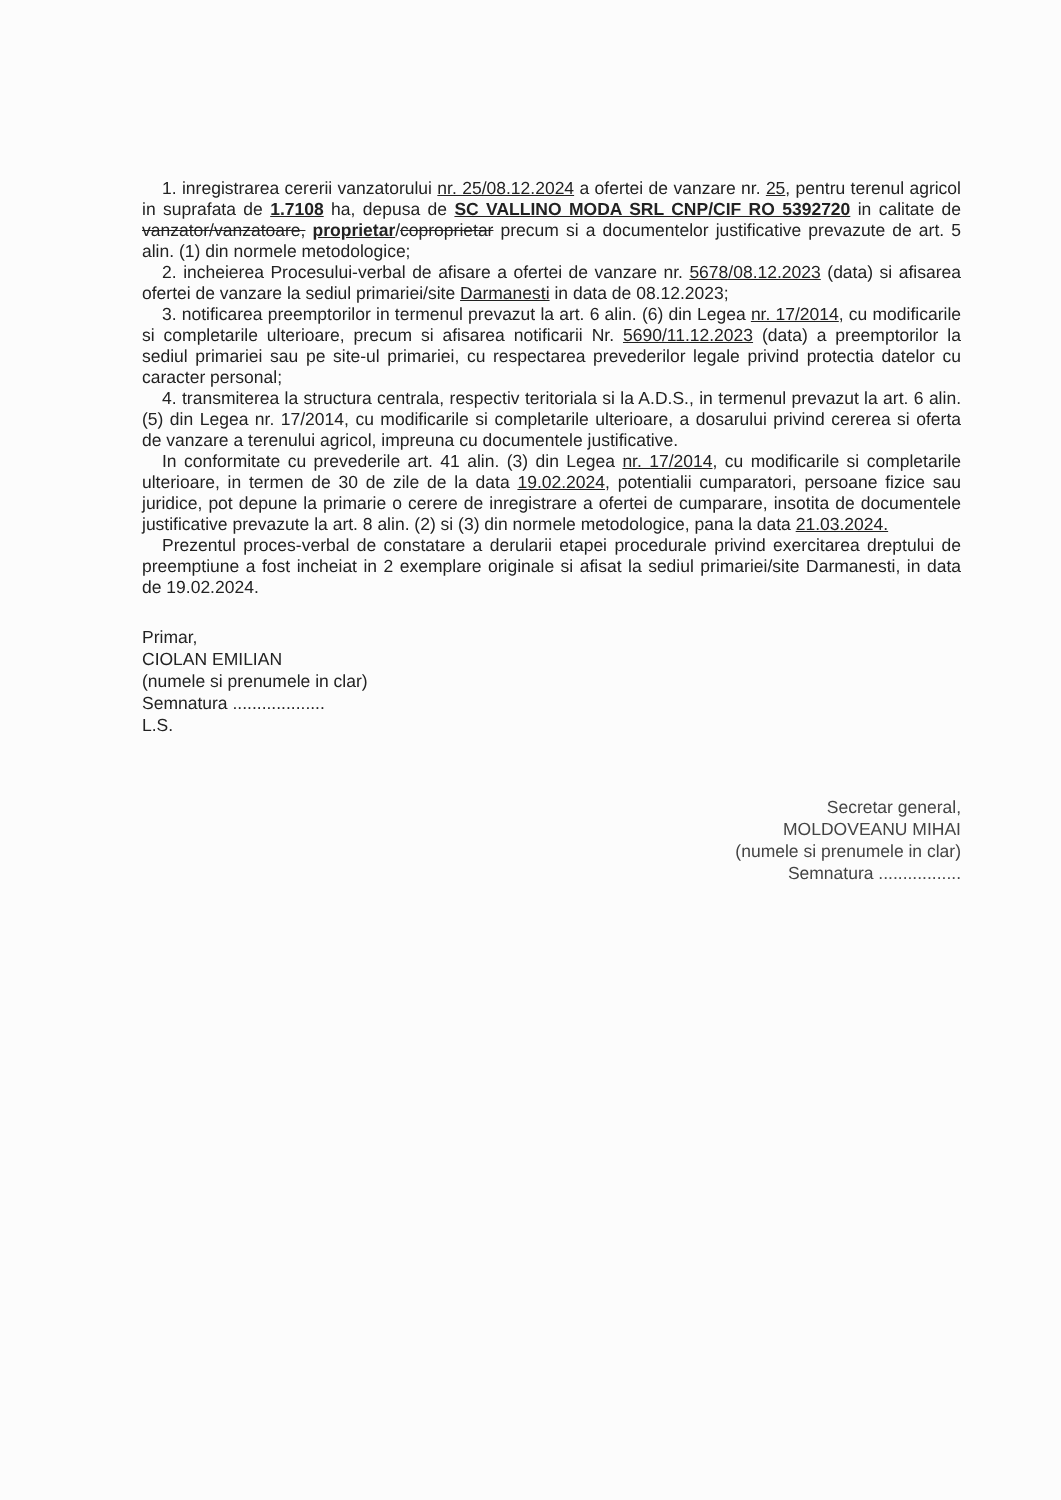1. inregistrarea cererii vanzatorului nr. 25/08.12.2024 a ofertei de vanzare nr. 25, pentru terenul agricol in suprafata de 1.7108 ha, depusa de SC VALLINO MODA SRL CNP/CIF RO 5392720 in calitate de vanzator/vanzatoare, proprietar/coproprietar precum si a documentelor justificative prevazute de art. 5 alin. (1) din normele metodologice;
2. incheierea Procesului-verbal de afisare a ofertei de vanzare nr. 5678/08.12.2023 (data) si afisarea ofertei de vanzare la sediul primariei/site Darmanesti in data de 08.12.2023;
3. notificarea preemptorilor in termenul prevazut la art. 6 alin. (6) din Legea nr. 17/2014, cu modificarile si completarile ulterioare, precum si afisarea notificarii Nr. 5690/11.12.2023 (data) a preemptorilor la sediul primariei sau pe site-ul primariei, cu respectarea prevederilor legale privind protectia datelor cu caracter personal;
4. transmiterea la structura centrala, respectiv teritoriala si la A.D.S., in termenul prevazut la art. 6 alin. (5) din Legea nr. 17/2014, cu modificarile si completarile ulterioare, a dosarului privind cererea si oferta de vanzare a terenului agricol, impreuna cu documentele justificative.
In conformitate cu prevederile art. 41 alin. (3) din Legea nr. 17/2014, cu modificarile si completarile ulterioare, in termen de 30 de zile de la data 19.02.2024, potentialii cumparatori, persoane fizice sau juridice, pot depune la primarie o cerere de inregistrare a ofertei de cumparare, insotita de documentele justificative prevazute la art. 8 alin. (2) si (3) din normele metodologice, pana la data 21.03.2024.
Prezentul proces-verbal de constatare a derularii etapei procedurale privind exercitarea dreptului de preemptiune a fost incheiat in 2 exemplare originale si afisat la sediul primariei/site Darmanesti, in data de 19.02.2024.
Primar,
CIOLAN EMILIAN
(numele si prenumele in clar)
Semnatura ...................
L.S.
Secretar general,
MOLDOVEANU MIHAI
(numele si prenumele in clar)
Semnatura .................